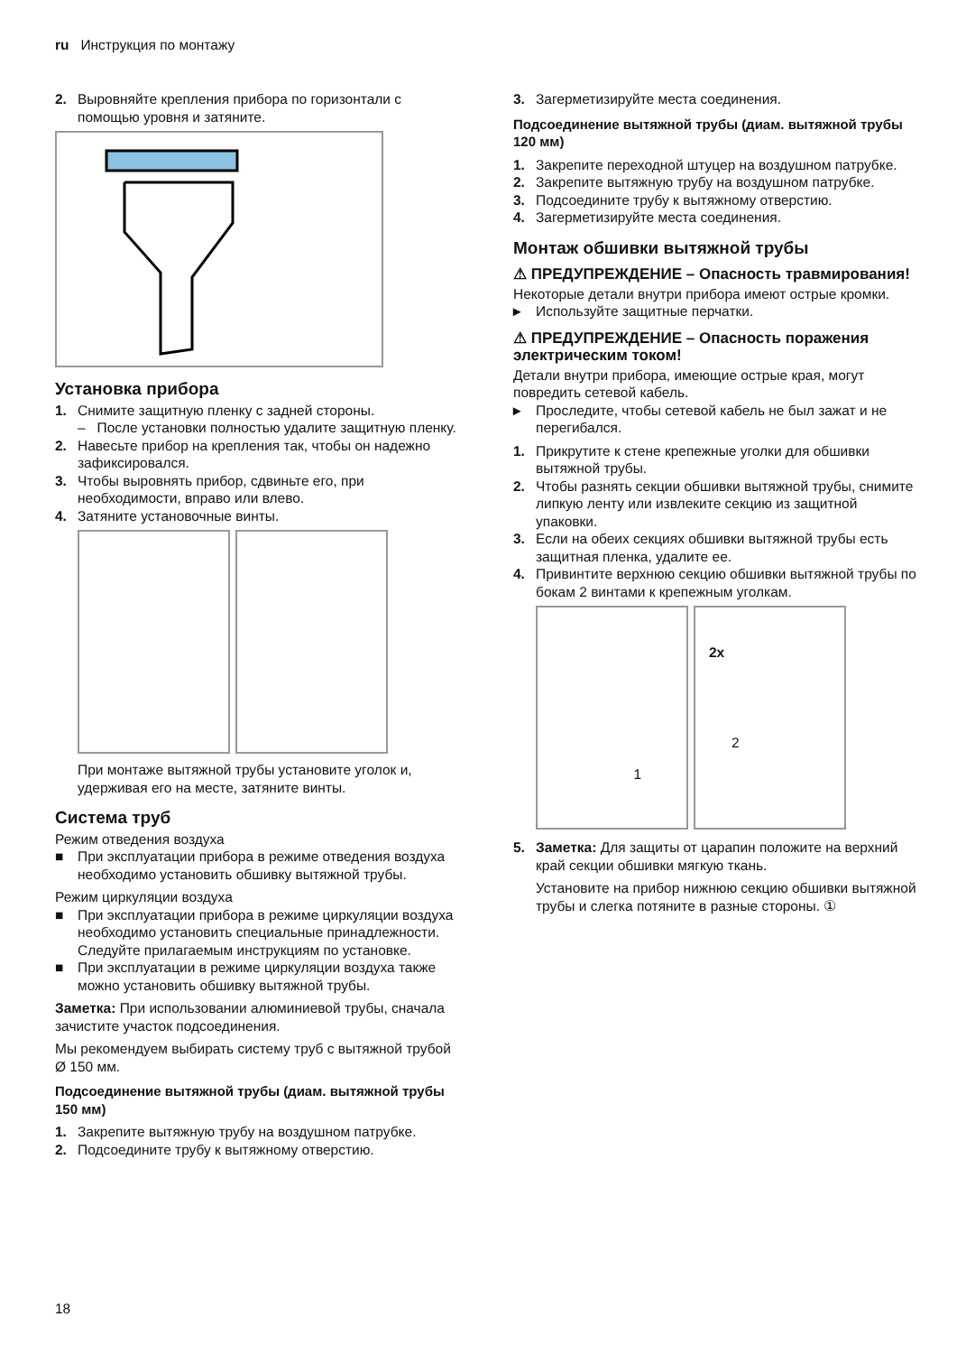ru Инструкция по монтажу
2. Выровняйте крепления прибора по горизонтали с помощью уровня и затяните.
Установка прибора
1. Снимите защитную пленку с задней стороны.
– После установки полностью удалите защитную пленку.
2. Навесьте прибор на крепления так, чтобы он надежно зафиксировался.
3. Чтобы выровнять прибор, сдвиньте его, при необходимости, вправо или влево.
4. Затяните установочные винты.
При монтаже вытяжной трубы установите уголок и, удерживая его на месте, затяните винты.
Система труб
Режим отведения воздуха
■ При эксплуатации прибора в режиме отведения воздуха необходимо установить обшивку вытяжной трубы.
Режим циркуляции воздуха
■ При эксплуатации прибора в режиме циркуляции воздуха необходимо установить специальные принадлежности. Следуйте прилагаемым инструкциям по установке.
■ При эксплуатации в режиме циркуляции воздуха также можно установить обшивку вытяжной трубы.
Заметка: При использовании алюминиевой трубы, сначала зачистите участок подсоединения.
Мы рекомендуем выбирать систему труб с вытяжной трубой Ø 150 мм.
Подсоединение вытяжной трубы (диам. вытяжной трубы 150 мм)
1. Закрепите вытяжную трубу на воздушном патрубке.
2. Подсоедините трубу к вытяжному отверстию.
3. Загерметизируйте места соединения.
Подсоединение вытяжной трубы (диам. вытяжной трубы 120 мм)
1. Закрепите переходной штуцер на воздушном патрубке.
2. Закрепите вытяжную трубу на воздушном патрубке.
3. Подсоедините трубу к вытяжному отверстию.
4. Загерметизируйте места соединения.
Монтаж обшивки вытяжной трубы
⚠ ПРЕДУПРЕЖДЕНИЕ – Опасность травмирования!
Некоторые детали внутри прибора имеют острые кромки.
▸ Используйте защитные перчатки.
⚠ ПРЕДУПРЕЖДЕНИЕ – Опасность поражения электрическим током!
Детали внутри прибора, имеющие острые края, могут повредить сетевой кабель.
▸ Проследите, чтобы сетевой кабель не был зажат и не перегибался.
1. Прикрутите к стене крепежные уголки для обшивки вытяжной трубы.
2. Чтобы разнять секции обшивки вытяжной трубы, снимите липкую ленту или извлеките секцию из защитной упаковки.
3. Если на обеих секциях обшивки вытяжной трубы есть защитная пленка, удалите ее.
4. Привинтите верхнюю секцию обшивки вытяжной трубы по бокам 2 винтами к крепежным уголкам.
1
2x
2
5. Заметка: Для защиты от царапин положите на верхний край секции обшивки мягкую ткань.
Установите на прибор нижнюю секцию обшивки вытяжной трубы и слегка потяните в разные стороны. ①
18